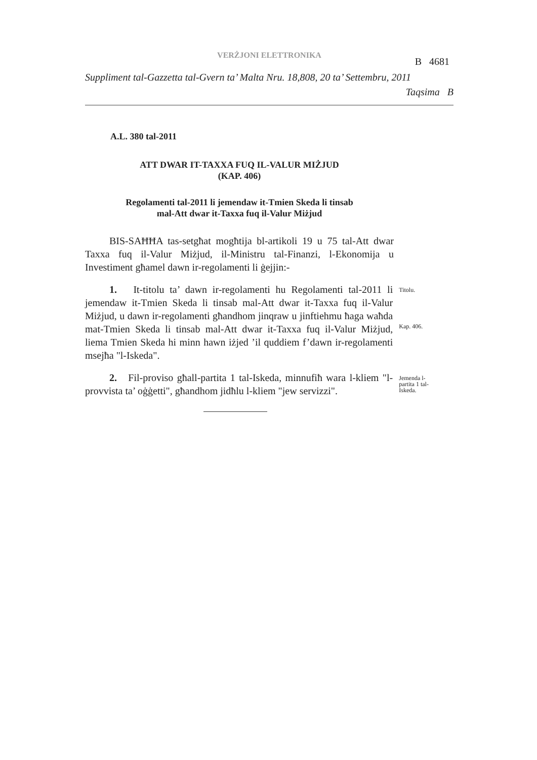VERŻJONI ELETTRONIKA
B 4681
Suppliment tal-Gazzetta tal-Gvern ta’ Malta Nru. 18,808, 20 ta’ Settembru, 2011
Taqsima B
A.L. 380 tal-2011
ATT DWAR IT-TAXXA FUQ IL-VALUR MIŻJUD
(KAP. 406)
Regolamenti tal-2011 li jemendaw it-Tmien Skeda li tinsab
mal-Att dwar it-Taxxa fuq il-Valur Miżjud
BIS-SAĦĦA tas-setgħat mogħtija bl-artikoli 19 u 75 tal-Att dwar Taxxa fuq il-Valur Miżjud, il-Ministru tal-Finanzi, l-Ekonomija u Investiment għamel dawn ir-regolamenti li ġejjin:-
1. It-titolu ta’ dawn ir-regolamenti hu Regolamenti tal-2011 li jemendaw it-Tmien Skeda li tinsab mal-Att dwar it-Taxxa fuq il-Valur Miżjud, u dawn ir-regolamenti għandhom jinqraw u jinftiehmu ħaga waħda mat-Tmien Skeda li tinsab mal-Att dwar it-Taxxa fuq il-Valur Miżjud, liema Tmien Skeda hi minn hawn iżjed ’il quddiem f’dawn ir-regolamenti msejħa "l-Iskeda".
Titolu.
Kap. 406.
2. Fil-proviso għall-partita 1 tal-Iskeda, minnufiħ wara l-kliem "l-provvista ta’ oġġetti", għandhom jidħlu l-kliem "jew servizzi".
Jemenda l-partita 1 tal-Iskeda.